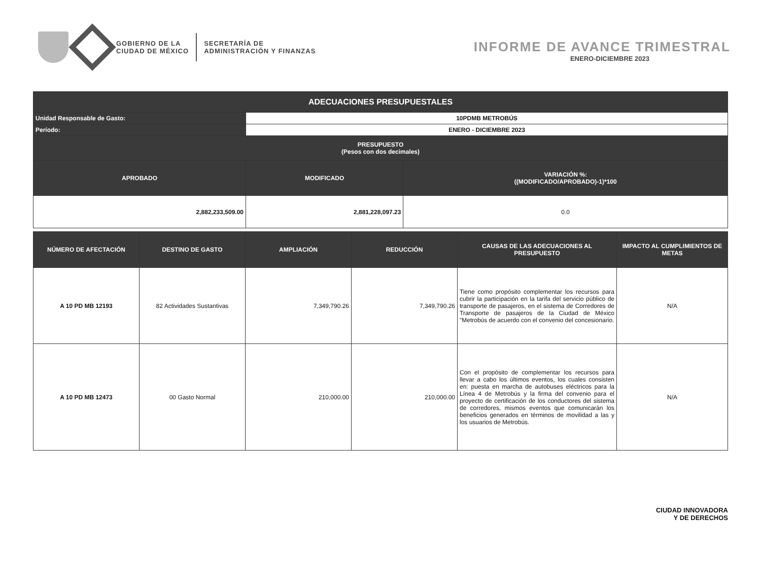GOBIERNO DE LA
CIUDAD DE MÉXICO
SECRETARÍA DE
ADMINISTRACIÓN Y FINANZAS
INFORME DE AVANCE TRIMESTRAL
ENERO-DICIEMBRE 2023
| ADECUACIONES PRESUPUESTALES | | |
| --- | --- | --- |
| Unidad Responsable de Gasto: | 10PDMB METROBÚS | |
| Período: | ENERO - DICIEMBRE 2023 | |
| PRESUPUESTO (Pesos con dos decimales) | | |
| APROBADO | MODIFICADO | VARIACIÓN %: ((MODIFICADO/APROBADO)-1)*100 |
| 2,882,233,509.00 | 2,881,228,097.23 | 0.0 |
| NÚMERO DE AFECTACIÓN | DESTINO DE GASTO | AMPLIACIÓN | REDUCCIÓN | CAUSAS DE LAS ADECUACIONES AL PRESUPUESTO | IMPACTO AL CUMPLIMIENTOS DE METAS |
| --- | --- | --- | --- | --- | --- |
| A 10 PD MB 12193 | 82 Actividades Sustantivas | 7,349,790.26 | 7,349,790.26 | Tiene como propósito complementar los recursos para cubrir la participación en la tarifa del servicio público de transporte de pasajeros, en el sistema de Corredores de Transporte de pasajeros de la Ciudad de México "Metrobús de acuerdo con el convenio del concesionario. | N/A |
| A 10 PD MB 12473 | 00 Gasto Normal | 210,000.00 | 210,000.00 | Con el propósito de complementar los recursos para llevar a cabo los últimos eventos, los cuales consisten en: puesta en marcha de autobuses eléctricos para la Línea 4 de Metrobús y la firma del convenio para el proyecto de certificación de los conductores del sistema de corredores, mismos eventos que comunicarán los beneficios generados en términos de movilidad a las y los usuarios de Metrobús. | N/A |
CIUDAD INNOVADORA
Y DE DERECHOS